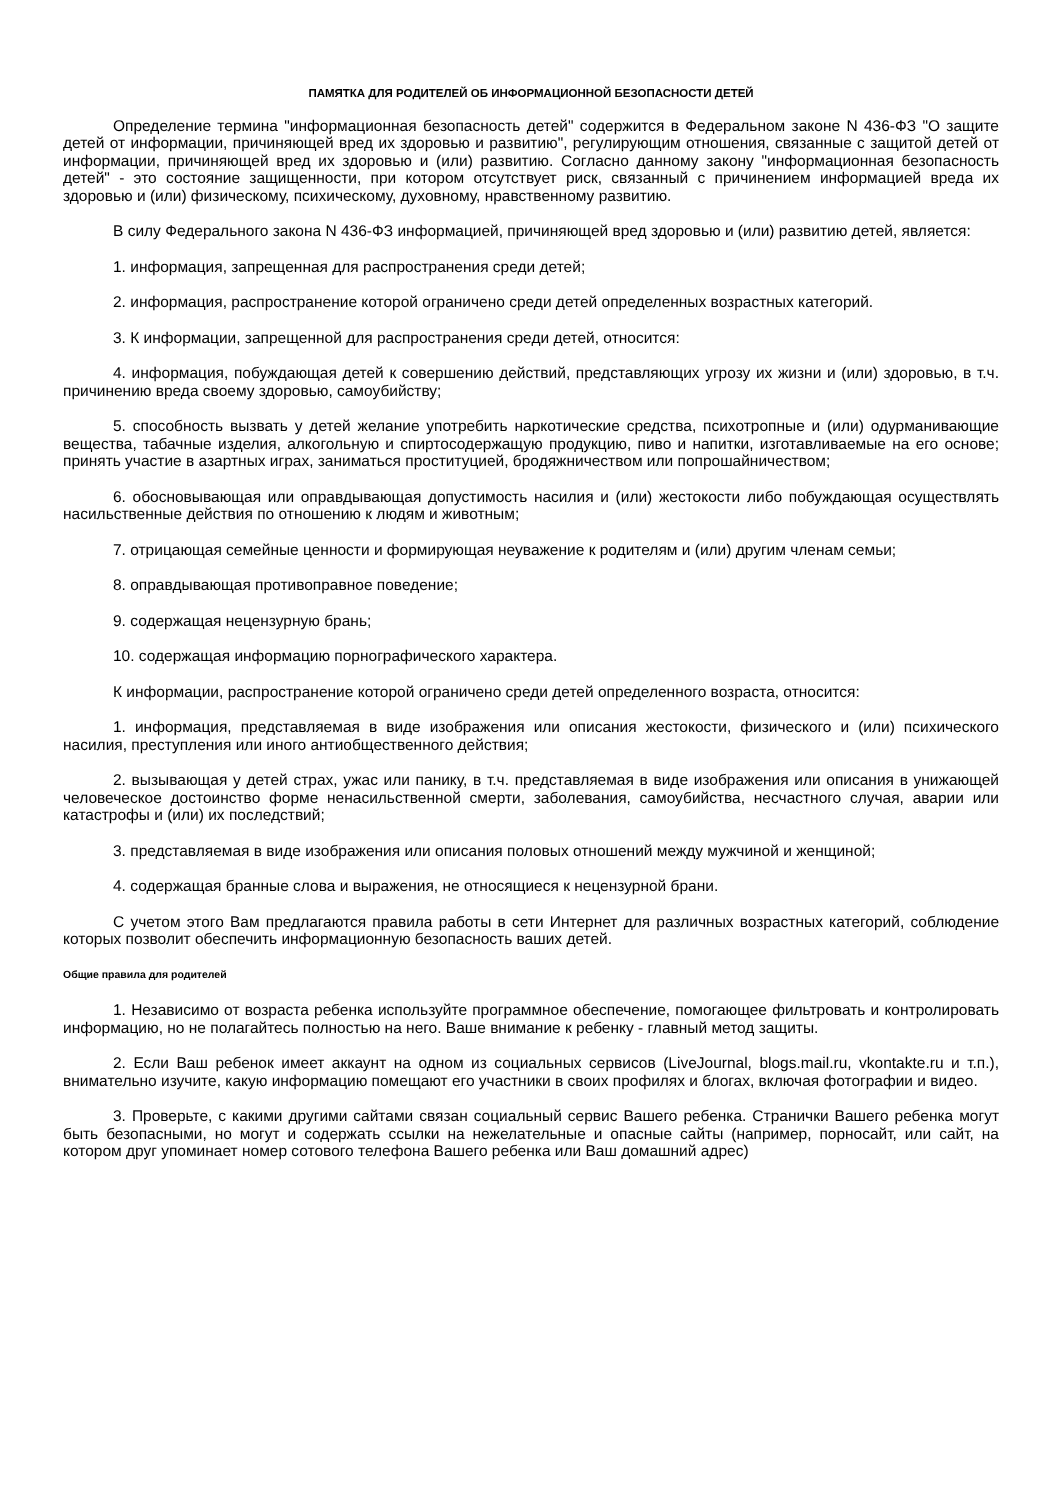ПАМЯТКА ДЛЯ РОДИТЕЛЕЙ ОБ ИНФОРМАЦИОННОЙ БЕЗОПАСНОСТИ ДЕТЕЙ
Определение термина "информационная безопасность детей" содержится в Федеральном законе N 436-ФЗ "О защите детей от информации, причиняющей вред их здоровью и развитию", регулирующим отношения, связанные с защитой детей от информации, причиняющей вред их здоровью и (или) развитию. Согласно данному закону "информационная безопасность детей" - это состояние защищенности, при котором отсутствует риск, связанный с причинением информацией вреда их здоровью и (или) физическому, психическому, духовному, нравственному развитию.
В силу Федерального закона N 436-ФЗ информацией, причиняющей вред здоровью и (или) развитию детей, является:
1. информация, запрещенная для распространения среди детей;
2. информация, распространение которой ограничено среди детей определенных возрастных категорий.
3. К информации, запрещенной для распространения среди детей, относится:
4. информация, побуждающая детей к совершению действий, представляющих угрозу их жизни и (или) здоровью, в т.ч. причинению вреда своему здоровью, самоубийству;
5. способность вызвать у детей желание употребить наркотические средства, психотропные и (или) одурманивающие вещества, табачные изделия, алкогольную и спиртосодержащую продукцию, пиво и напитки, изготавливаемые на его основе; принять участие в азартных играх, заниматься проституцией, бродяжничеством или попрошайничеством;
6. обосновывающая или оправдывающая допустимость насилия и (или) жестокости либо побуждающая осуществлять насильственные действия по отношению к людям и животным;
7. отрицающая семейные ценности и формирующая неуважение к родителям и (или) другим членам семьи;
8. оправдывающая противоправное поведение;
9. содержащая нецензурную брань;
10. содержащая информацию порнографического характера.
К информации, распространение которой ограничено среди детей определенного возраста, относится:
1. информация, представляемая в виде изображения или описания жестокости, физического и (или) психического насилия, преступления или иного антиобщественного действия;
2. вызывающая у детей страх, ужас или панику, в т.ч. представляемая в виде изображения или описания в унижающей человеческое достоинство форме ненасильственной смерти, заболевания, самоубийства, несчастного случая, аварии или катастрофы и (или) их последствий;
3. представляемая в виде изображения или описания половых отношений между мужчиной и женщиной;
4. содержащая бранные слова и выражения, не относящиеся к нецензурной брани.
С учетом этого Вам предлагаются правила работы в сети Интернет для различных возрастных категорий, соблюдение которых позволит обеспечить информационную безопасность ваших детей.
Общие правила для родителей
1. Независимо от возраста ребенка используйте программное обеспечение, помогающее фильтровать и контролировать информацию, но не полагайтесь полностью на него. Ваше внимание к ребенку - главный метод защиты.
2. Если Ваш ребенок имеет аккаунт на одном из социальных сервисов (LiveJournal, blogs.mail.ru, vkontakte.ru и т.п.), внимательно изучите, какую информацию помещают его участники в своих профилях и блогах, включая фотографии и видео.
3. Проверьте, с какими другими сайтами связан социальный сервис Вашего ребенка. Странички Вашего ребенка могут быть безопасными, но могут и содержать ссылки на нежелательные и опасные сайты (например, порносайт, или сайт, на котором друг упоминает номер сотового телефона Вашего ребенка или Ваш домашний адрес)